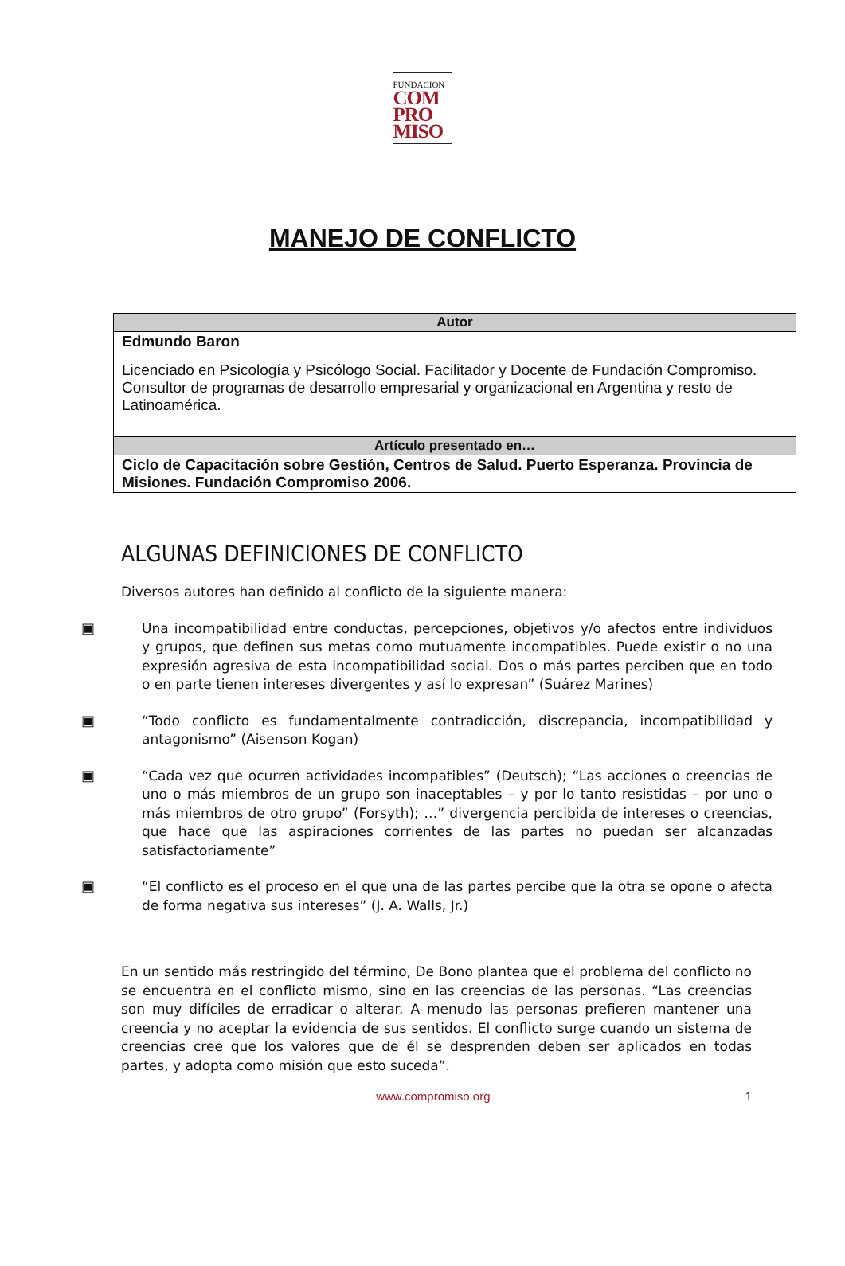FUNDACION
COM
PRO
MISO
MANEJO DE CONFLICTO
| Autor |
| --- |
| Edmundo Baron Licenciado en Psicología y Psicólogo Social. Facilitador y Docente de Fundación Compromiso. Consultor de programas de desarrollo empresarial y organizacional en Argentina y resto de Latinoamérica. |
| Artículo presentado en… |
| Ciclo de Capacitación sobre Gestión, Centros de Salud. Puerto Esperanza. Provincia de Misiones. Fundación Compromiso 2006. |
ALGUNAS DEFINICIONES DE CONFLICTO
Diversos autores han definido al conflicto de la siguiente manera:
▣
Una incompatibilidad entre conductas, percepciones, objetivos y/o afectos entre individuos y grupos, que definen sus metas como mutuamente incompatibles. Puede existir o no una expresión agresiva de esta incompatibilidad social. Dos o más partes perciben que en todo o en parte tienen intereses divergentes y así lo expresan” (Suárez Marines)
▣
“Todo conflicto es fundamentalmente contradicción, discrepancia, incompatibilidad y antagonismo” (Aisenson Kogan)
▣
“Cada vez que ocurren actividades incompatibles” (Deutsch); “Las acciones o creencias de uno o más miembros de un grupo son inaceptables – y por lo tanto resistidas – por uno o más miembros de otro grupo” (Forsyth); …” divergencia percibida de intereses o creencias, que hace que las aspiraciones corrientes de las partes no puedan ser alcanzadas satisfactoriamente”
▣
“El conflicto es el proceso en el que una de las partes percibe que la otra se opone o afecta de forma negativa sus intereses” (J. A. Walls, Jr.)
En un sentido más restringido del término, De Bono plantea que el problema del conflicto no se encuentra en el conflicto mismo, sino en las creencias de las personas. “Las creencias son muy difíciles de erradicar o alterar. A menudo las personas prefieren mantener una creencia y no aceptar la evidencia de sus sentidos. El conflicto surge cuando un sistema de creencias cree que los valores que de él se desprenden deben ser aplicados en todas partes, y adopta como misión que esto suceda”.
www.compromiso.org 1